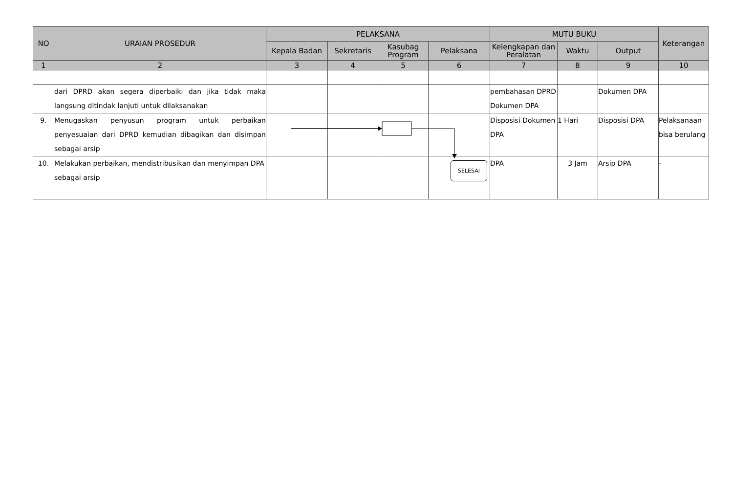| NO | URAIAN PROSEDUR | PELAKSANA | | | | MUTU BUKU | | | Keterangan |
| --- | --- | --- | --- | --- | --- | --- | --- | --- | --- |
| | | Kepala Badan | Sekretaris | Kasubag Program | Pelaksana | Kelengkapan dan Peralatan | Waktu | Output | |
| 1 | 2 | 3 | 4 | 5 | 6 | 7 | 8 | 9 | 10 |
| | dari DPRD akan segera diperbaiki dan jika tidak maka langsung ditindak lanjuti untuk dilaksanakan | | | | | pembahasan DPRD Dokumen DPA | | Dokumen DPA | |
| 9. | Menugaskan penyusun program untuk perbaikan penyesuaian dari DPRD kemudian dibagikan dan disimpan sebagai arsip | | | | | Disposisi Dokumen DPA | 1 Hari | Disposisi DPA | Pelaksanaan bisa berulang |
| 10. | Melakukan perbaikan, mendistribusikan dan menyimpan DPA sebagai arsip | | | | SELESAI | DPA | 3 Jam | Arsip DPA | - |